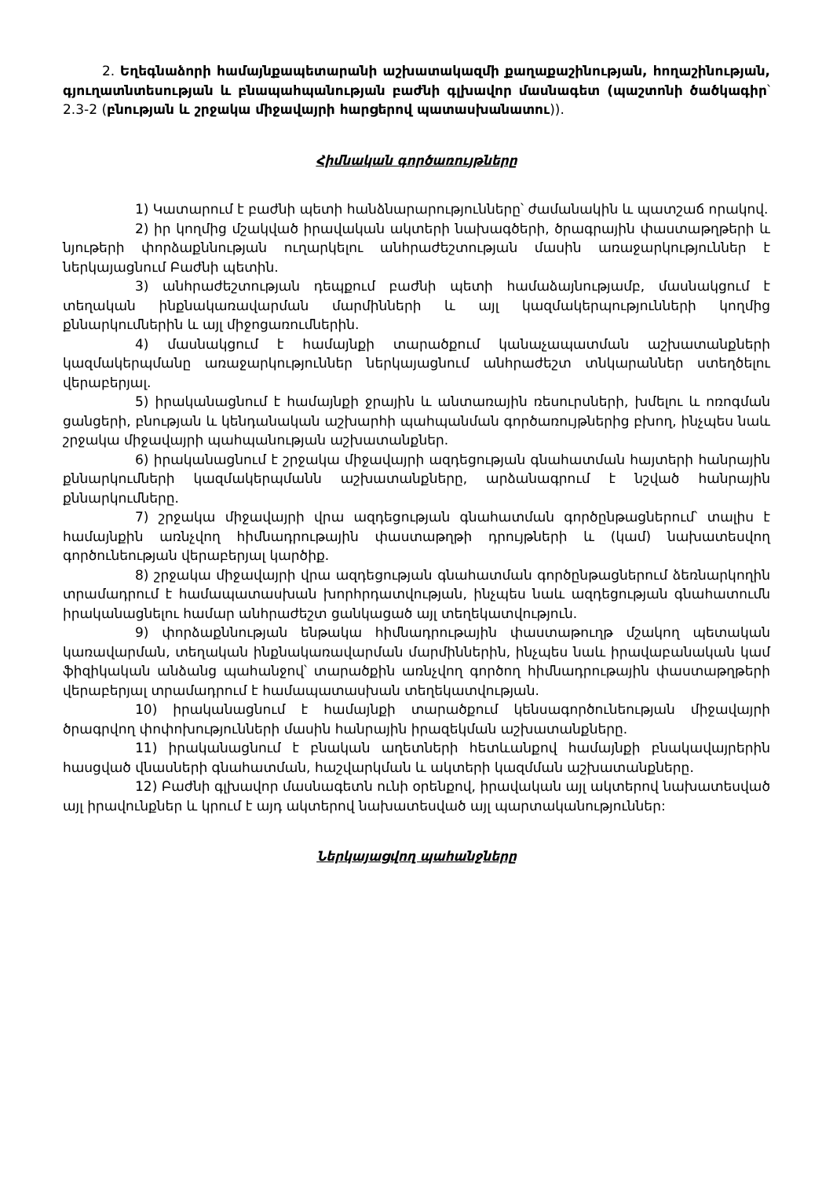2. Եղեգնաձորի համայնքապետարանի աշխատակազմի քաղաքաշինության, հողաշինության, գյուղատնտեսության և բնապահպանության բաժնի գլխավոր մասնագետ (պաշտոնի ծածկագիր՝ 2.3-2 (բնության և շրջակա միջավայրի հարցերով պատասխանատու)).
Հիմնական գործառույթները
1) Կատարում է բաժնի պետի հանձնարարությունները՝ ժամանակին և պատշաճ որակով.
2) իր կողմից մշակված իրավական ակտերի նախագծերի, ծրագրային փաստաթղթերի և նյութերի փորձաքննության ուղարկելու անհրաժեշտության մասին առաջարկություններ է ներկայացնում Բաժնի պետին.
3) անհրաժեշտության դեպքում բաժնի պետի համաձայնությամբ, մասնակցում է տեղական ինքնակառավարման մարմինների և այլ կազմակերպությունների կողմից քննարկումներին և այլ միջոցառումներին.
4) մասնակցում է համայնքի տարածքում կանաչապատման աշխատանքների կազմակերպմանը առաջարկություններ ներկայացնում անհրաժեշտ տնկարաններ ստեղծելու վերաբերյալ.
5) իրականացնում է համայնքի ջրային և անտառային ռեսուրսների, խմելու և ոռոգման ցանցերի, բնության և կենդանական աշխարհի պահպանման գործառույթներից բխող, ինչպես նաև շրջակա միջավայրի պահպանության աշխատանքներ.
6) իրականացնում է շրջակա միջավայրի ազդեցության գնահատման հայտերի հանրային քննարկումների կազմակերպմանն աշխատանքները, արձանագրում է նշված հանրային քննարկումները.
7) շրջակա միջավայրի վրա ազդեցության գնահատման գործընթացներում՝ տալիս է համայնքին առնչվող հիմնադրութային փաստաթղթի դրույթների և (կամ) նախատեսվող գործունեության վերաբերյալ կարծիք.
8) շրջակա միջավայրի վրա ազդեցության գնահատման գործընթացներում ձեռնարկողին տրամադրում է համապատասխան խորհրդատվության, ինչպես նաև ազդեցության գնահատումն իրականացնելու համար անհրաժեշտ ցանկացած այլ տեղեկատվություն.
9) փորձաքննության ենթակա հիմնադրութային փաստաթուղթ մշակող պետական կառավարման, տեղական ինքնակառավարման մարմիններին, ինչպես նաև իրավաբանական կամ ֆիզիկական անձանց պահանջով՝ տարածքին առնչվող գործող հիմնադրութային փաստաթղթերի վերաբերյալ տրամադրում է համապատասխան տեղեկատվության.
10) իրականացնում է համայնքի տարածքում կենսագործունեության միջավայրի ծրագրվող փոփոխությունների մասին հանրային իրազեկման աշխատանքները.
11) իրականացնում է բնական աղետների հետևանքով համայնքի բնակավայրերին հասցված վնասների գնահատման, հաշվարկման և ակտերի կազմման աշխատանքները.
12) Բաժնի գլխավոր մասնագետն ունի օրենքով, իրավական այլ ակտերով նախատեսված այլ իրավունքներ և կրում է այդ ակտերով նախատեսված այլ պարտականություններ:
Ներկայացվող պահանջները